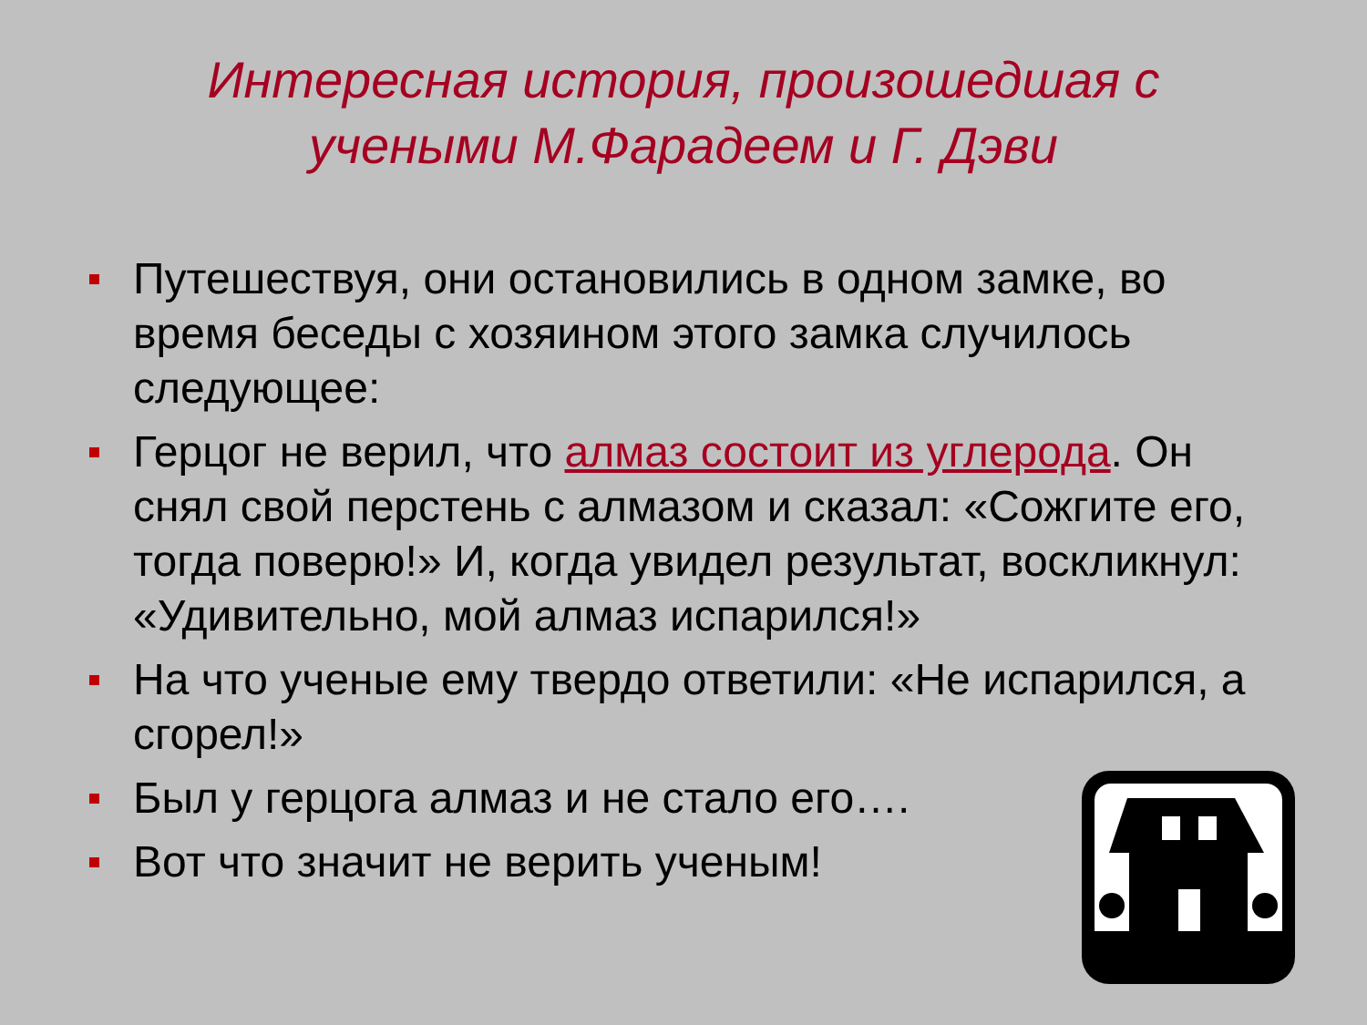Интересная история, произошедшая с
учеными М.Фарадеем и Г. Дэви
Путешествуя, они остановились в одном замке, во время беседы с хозяином этого замка случилось следующее:
Герцог не верил, что алмаз состоит из углерода. Он снял свой перстень с алмазом и сказал: «Сожгите его, тогда поверю!» И, когда увидел результат, воскликнул: «Удивительно, мой алмаз испарился!»
На что ученые ему твердо ответили: «Не испарился, а сгорел!»
Был у герцога алмаз и не стало его….
Вот что значит не верить ученым!